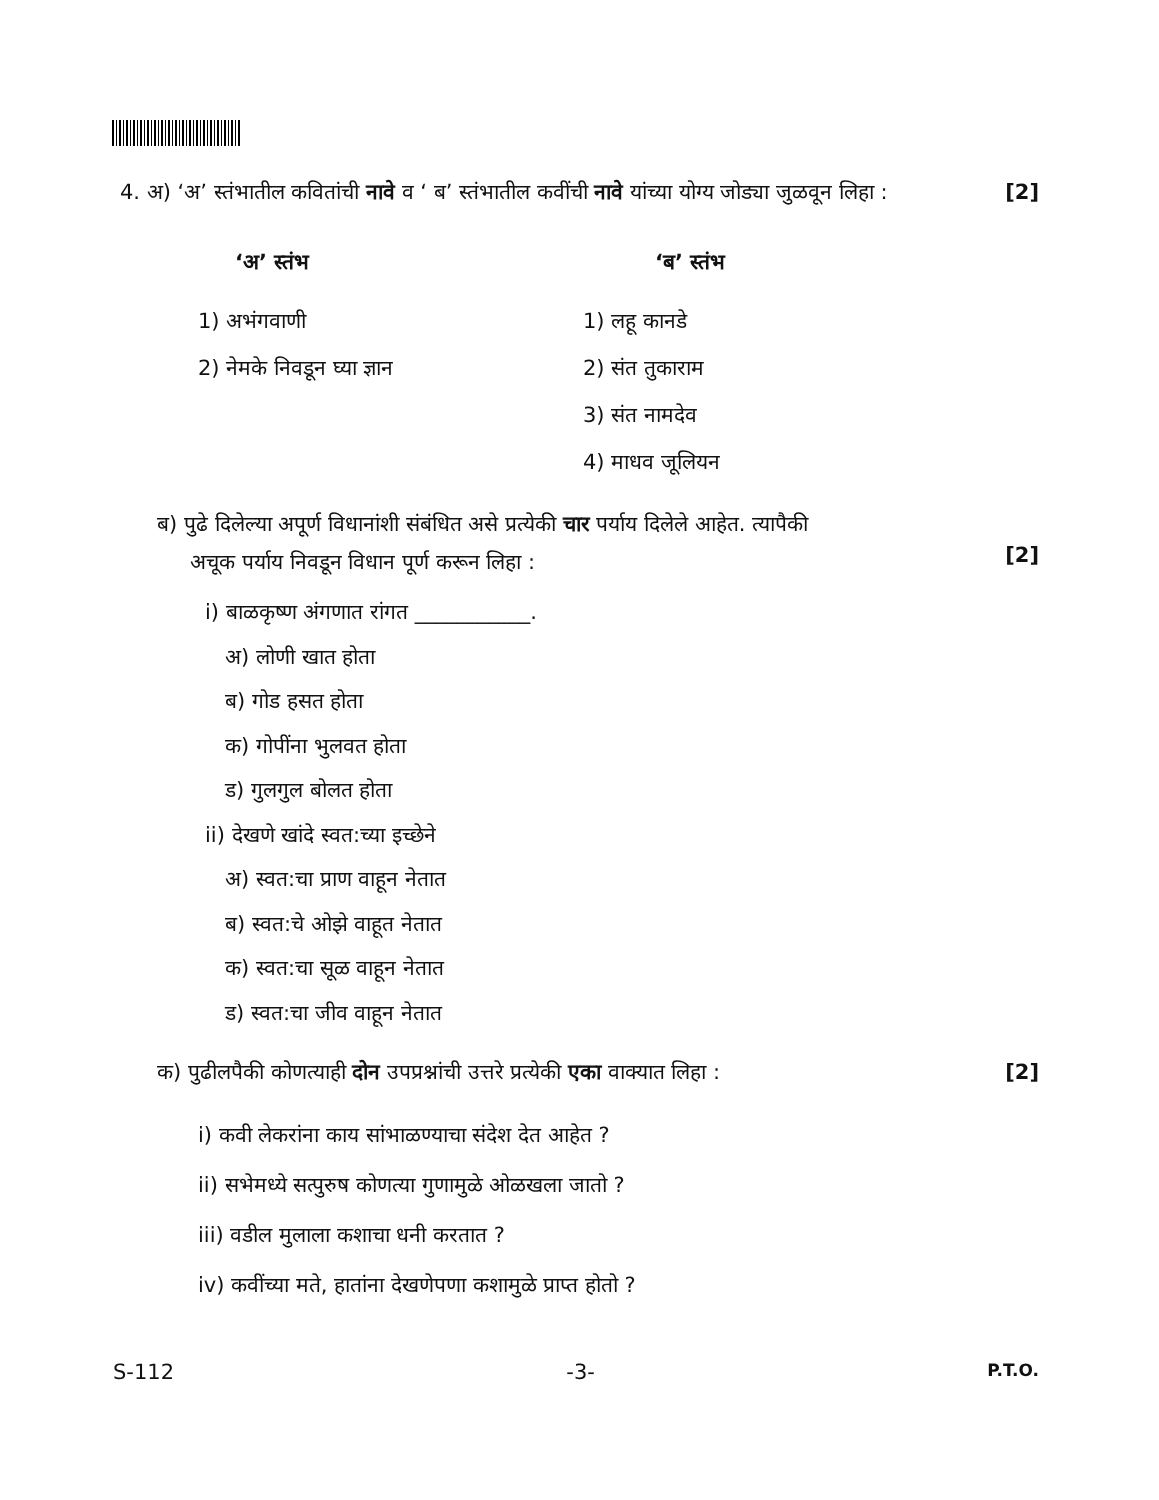4. अ) ‘अ’ स्तंभातील कवितांची नावे व ‘ ब’ स्तंभातील कवींची नावे यांच्या योग्य जोड्या जुळवून लिहा :
[2]
‘अ’ स्तंभ ‘ब’ स्तंभ
1) अभंगवाणी
2) नेमके निवडून घ्या ज्ञान
1) लहू कानडे
2) संत तुकाराम
3) संत नामदेव
4) माधव जूलियन
ब) पुढे दिलेल्या अपूर्ण विधानांशी संबंधित असे प्रत्येकी चार पर्याय दिलेले आहेत. त्यापैकी
अचूक पर्याय निवडून विधान पूर्ण करून लिहा :
[2]
i) बाळकृष्ण अंगणात रांगत ___________.
अ) लोणी खात होता
ब) गोड हसत होता
क) गोपींना भुलवत होता
ड) गुलगुल बोलत होता
ii) देखणे खांदे स्वत:च्या इच्छेने
अ) स्वत:चा प्राण वाहून नेतात
ब) स्वत:चे ओझे वाहूत नेतात
क) स्वत:चा सूळ वाहून नेतात
ड) स्वत:चा जीव वाहून नेतात
क) पुढीलपैकी कोणत्याही दोन उपप्रश्नांची उत्तरे प्रत्येकी एका वाक्यात लिहा :
[2]
i) कवी लेकरांना काय सांभाळण्याचा संदेश देत आहेत ?
ii) सभेमध्ये सत्पुरुष कोणत्या गुणामुळे ओळखला जातो ?
iii) वडील मुलाला कशाचा धनी करतात ?
iv) कवींच्या मते, हातांना देखणेपणा कशामुळे प्राप्त होतो ?
S-112 -3-
P.T.O.